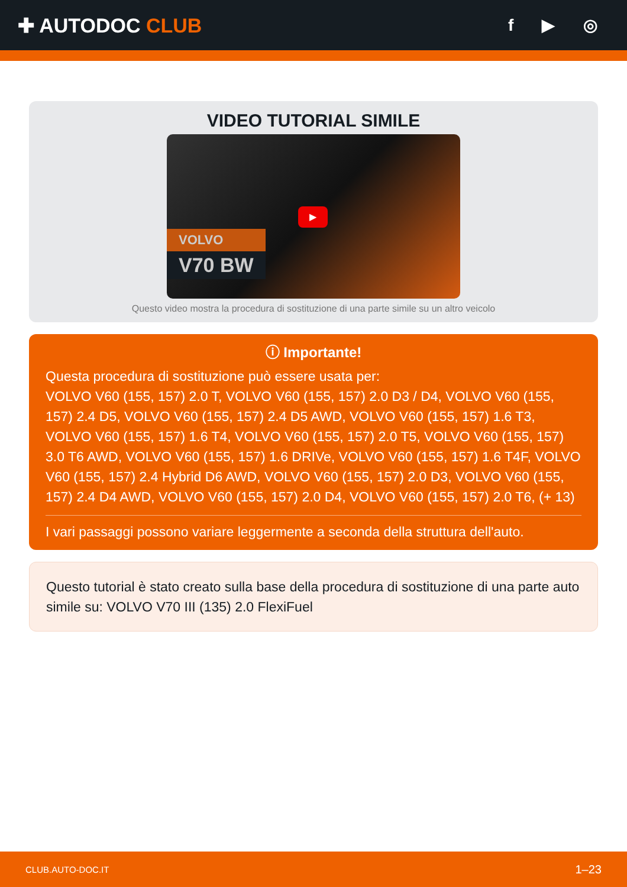✚ AUTODOC CLUB
f ▶ ◎
VIDEO TUTORIAL SIMILE
VOLVO
V70 BW
▶
Questo video mostra la procedura di sostituzione di una parte simile su un altro veicolo
ⓘ Importante!
Questa procedura di sostituzione può essere usata per:
VOLVO V60 (155, 157) 2.0 T, VOLVO V60 (155, 157) 2.0 D3 / D4, VOLVO V60 (155, 157) 2.4 D5, VOLVO V60 (155, 157) 2.4 D5 AWD, VOLVO V60 (155, 157) 1.6 T3, VOLVO V60 (155, 157) 1.6 T4, VOLVO V60 (155, 157) 2.0 T5, VOLVO V60 (155, 157) 3.0 T6 AWD, VOLVO V60 (155, 157) 1.6 DRIVe, VOLVO V60 (155, 157) 1.6 T4F, VOLVO V60 (155, 157) 2.4 Hybrid D6 AWD, VOLVO V60 (155, 157) 2.0 D3, VOLVO V60 (155, 157) 2.4 D4 AWD, VOLVO V60 (155, 157) 2.0 D4, VOLVO V60 (155, 157) 2.0 T6, (+ 13)
I vari passaggi possono variare leggermente a seconda della struttura dell'auto.
Questo tutorial è stato creato sulla base della procedura di sostituzione di una parte auto simile su: VOLVO V70 III (135) 2.0 FlexiFuel
CLUB.AUTO-DOC.IT 1–23